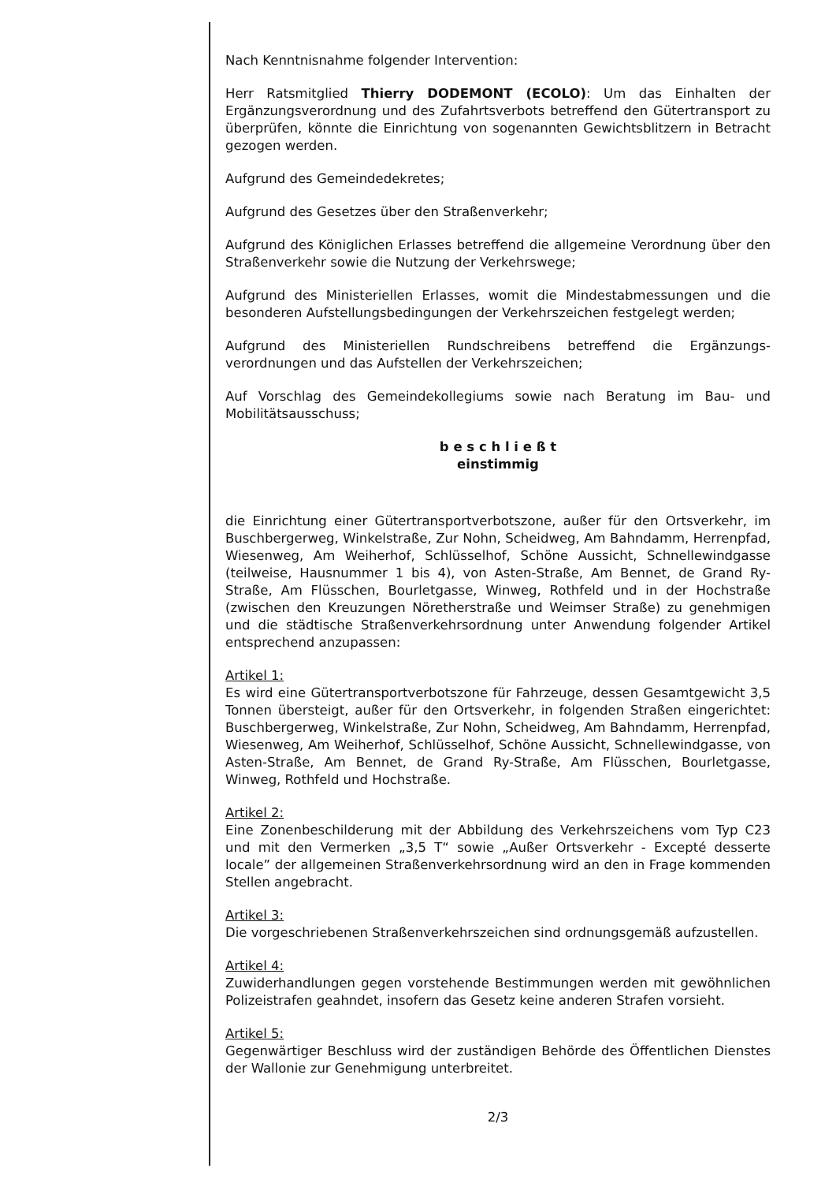Nach Kenntnisnahme folgender Intervention:
Herr Ratsmitglied Thierry DODEMONT (ECOLO): Um das Einhalten der Ergänzungsverordnung und des Zufahrtsverbots betreffend den Gütertransport zu überprüfen, könnte die Einrichtung von sogenannten Gewichtsblitzern in Betracht gezogen werden.
Aufgrund des Gemeindedekretes;
Aufgrund des Gesetzes über den Straßenverkehr;
Aufgrund des Königlichen Erlasses betreffend die allgemeine Verordnung über den Straßenverkehr sowie die Nutzung der Verkehrswege;
Aufgrund des Ministeriellen Erlasses, womit die Mindestabmessungen und die besonderen Aufstellungsbedingungen der Verkehrszeichen festgelegt werden;
Aufgrund des Ministeriellen Rundschreibens betreffend die Ergänzungs-verordnungen und das Aufstellen der Verkehrszeichen;
Auf Vorschlag des Gemeindekollegiums sowie nach Beratung im Bau- und Mobilitätsausschuss;
b e s c h l i e ß t
einstimmig
die Einrichtung einer Gütertransportverbotszone, außer für den Ortsverkehr, im Buschbergerweg, Winkelstraße, Zur Nohn, Scheidweg, Am Bahndamm, Herrenpfad, Wiesenweg, Am Weiherhof, Schlüsselhof, Schöne Aussicht, Schnellewindgasse (teilweise, Hausnummer 1 bis 4), von Asten-Straße, Am Bennet, de Grand Ry-Straße, Am Flüsschen, Bourletgasse, Winweg, Rothfeld und in der Hochstraße (zwischen den Kreuzungen Nöretherstraße und Weimser Straße) zu genehmigen und die städtische Straßenverkehrsordnung unter Anwendung folgender Artikel entsprechend anzupassen:
Artikel 1:
Es wird eine Gütertransportverbotszone für Fahrzeuge, dessen Gesamtgewicht 3,5 Tonnen übersteigt, außer für den Ortsverkehr, in folgenden Straßen eingerichtet: Buschbergerweg, Winkelstraße, Zur Nohn, Scheidweg, Am Bahndamm, Herrenpfad, Wiesenweg, Am Weiherhof, Schlüsselhof, Schöne Aussicht, Schnellewindgasse, von Asten-Straße, Am Bennet, de Grand Ry-Straße, Am Flüsschen, Bourletgasse, Winweg, Rothfeld und Hochstraße.
Artikel 2:
Eine Zonenbeschilderung mit der Abbildung des Verkehrszeichens vom Typ C23 und mit den Vermerken „3,5 T“ sowie „Außer Ortsverkehr - Excepté desserte locale” der allgemeinen Straßenverkehrsordnung wird an den in Frage kommenden Stellen angebracht.
Artikel 3:
Die vorgeschriebenen Straßenverkehrszeichen sind ordnungsgemäß aufzustellen.
Artikel 4:
Zuwiderhandlungen gegen vorstehende Bestimmungen werden mit gewöhnlichen Polizeistrafen geahndet, insofern das Gesetz keine anderen Strafen vorsieht.
Artikel 5:
Gegenwärtiger Beschluss wird der zuständigen Behörde des Öffentlichen Dienstes der Wallonie zur Genehmigung unterbreitet.
2/3